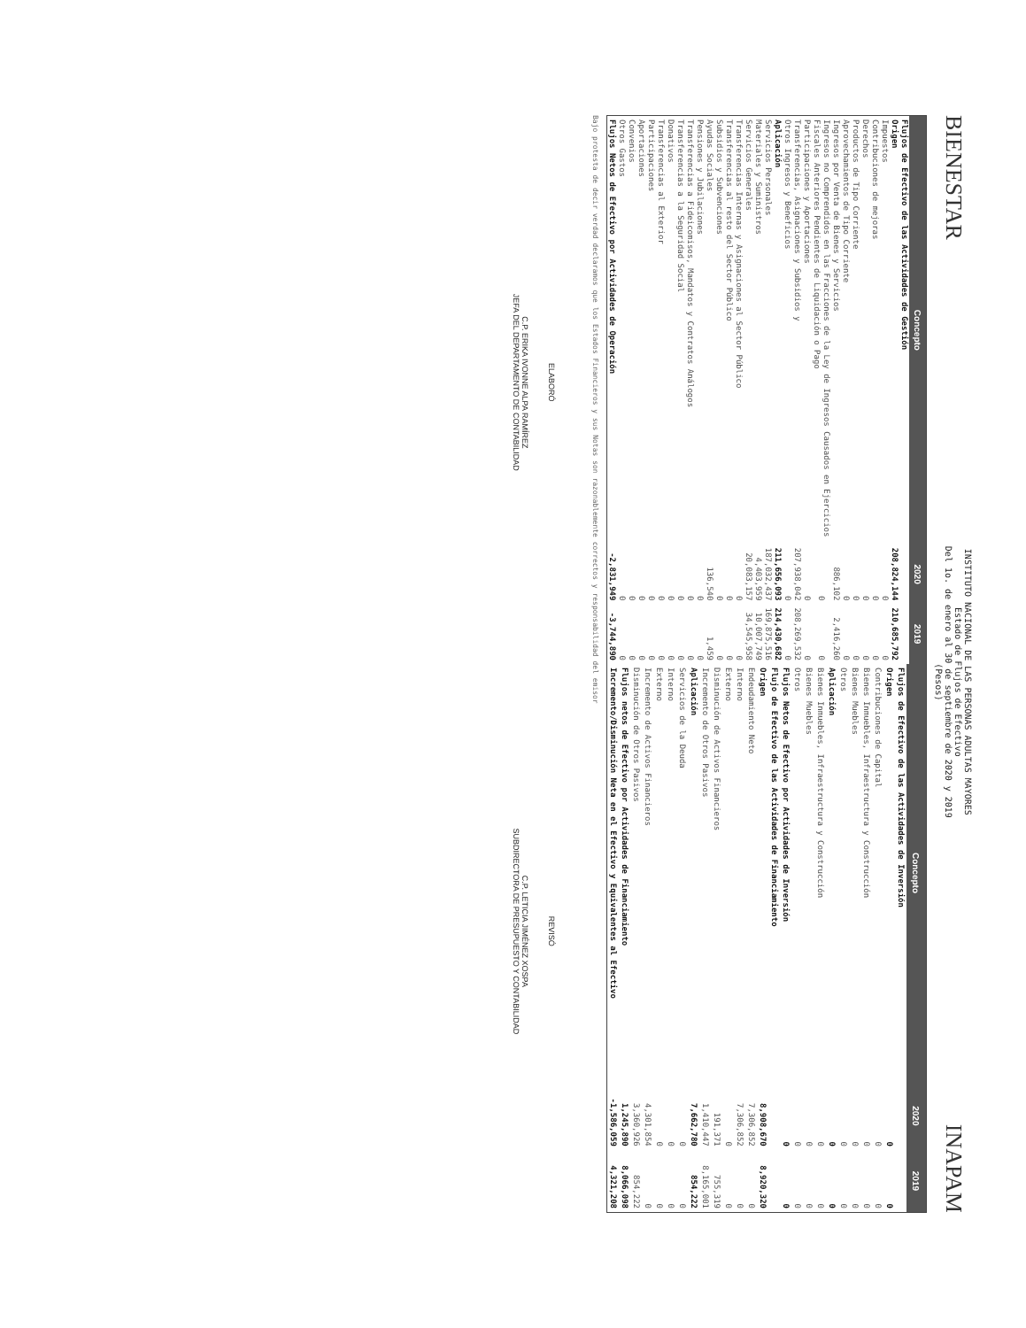BIENESTAR
INSTITUTO NACIONAL DE LAS PERSONAS ADULTAS MAYORES
Estado de Flujos de Efectivo
Del 1o. de enero al 30 de septiembre de 2020 y 2019
(Pesos)
INAPAM
| Concepto | 2020 | 2019 |
| --- | --- | --- |
| Flujos de Efectivo de las Actividades de Gestión | | |
| Origen | 208,824,144 | 210,685,792 |
| Impuestos | 0 | 0 |
| Contribuciones de mejoras | 0 | 0 |
| Derechos | 0 | 0 |
| Productos de Tipo Corriente | 0 | 0 |
| Aprovechamientos de Tipo Corriente | 0 | 0 |
| Ingresos por Venta de Bienes y Servicios | 886,102 | 2,416,260 |
| Ingresos no Comprendidos en las Fracciones de la Ley de Ingresos Causados en Ejercicios Fiscales Anteriores Pendientes de Liquidación o Pago | 0 | 0 |
| Participaciones y Aportaciones | 0 | 0 |
| Transferencias, Asignaciones y Subsidios y | 207,938,042 | 208,269,532 |
| Otros Ingresos y Beneficios | 0 | 0 |
| Aplicación | 211,656,093 | 214,430,682 |
| Servicios Personales | 187,032,437 | 169,875,516 |
| Materiales y Suministros | 4,403,959 | 10,007,749 |
| Servicios Generales | 20,083,157 | 34,545,958 |
| Transferencias Internas y Asignaciones al Sector Público | 0 | 0 |
| Transferencias al resto del Sector Público | 0 | 0 |
| Subsidios y Subvenciones | 0 | 0 |
| Ayudas Sociales | 136,540 | 1,459 |
| Pensiones y Jubilaciones | 0 | 0 |
| Transferencias a Fideicomisos, Mandatos y Contratos Análogos | 0 | 0 |
| Transferencias a la Seguridad Social | 0 | 0 |
| Donativos | 0 | 0 |
| Transferencias al Exterior | 0 | 0 |
| Participaciones | 0 | 0 |
| Aportaciones | 0 | 0 |
| Convenios | 0 | 0 |
| Otros Gastos | 0 | 0 |
| Flujos Netos de Efectivo por Actividades de Operación | -2,831,949 | -3,744,890 |
| Concepto | 2020 | 2019 |
| --- | --- | --- |
| Flujos de Efectivo de las Actividades de Inversión | | |
| Origen | 0 | 0 |
| Contribuciones de Capital | 0 | 0 |
| Bienes Inmuebles, Infraestructura y Construcción | 0 | 0 |
| Bienes Muebles | 0 | 0 |
| Otros | 0 | 0 |
| Aplicación | 0 | 0 |
| Bienes Inmuebles, Infraestructura y Construcción | 0 | 0 |
| Bienes Muebles | 0 | 0 |
| Otros | 0 | 0 |
| Flujos Netos de Efectivo por Actividades de Inversión | 0 | 0 |
| Flujo de Efectivo de las Actividades de Financiamiento | | |
| Origen | 8,908,670 | 8,920,320 |
| Endeudamiento Neto | 7,306,852 | 0 |
| Interno | 7,306,852 | 0 |
| Externo | 0 | 0 |
| Disminución de Activos Financieros | 191,371 | 755,319 |
| Incremento de Otros Pasivos | 1,410,447 | 8,165,001 |
| Aplicación | 7,662,780 | 854,222 |
| Servicios de la Deuda | 0 | 0 |
| Interno | 0 | 0 |
| Externo | 0 | 0 |
| Incremento de Activos Financieros | 4,301,854 | 0 |
| Disminución de Otros Pasivos | 3,360,926 | 854,222 |
| Flujos netos de Efectivo por Actividades de Financiamiento | 1,245,890 | 8,066,098 |
| Incremento/Disminución Neta en el Efectivo y Equivalentes al Efectivo | -1,586,059 | 4,321,208 |
Bajo protesta de decir verdad declaramos que los Estados Financieros y sus Notas son razonablemente correctos y responsabilidad del emisor
ELABORÓ
C.P. ERIKA IVONNE ALPA RAMÍREZ
JEFA DEL DEPARTAMENTO DE CONTABILIDAD
REVISÓ
C.P. LETICIA JIMÉNEZ XOSPA
SUBDIRECTORA DE PRESUPUESTO Y CONTABILIDAD